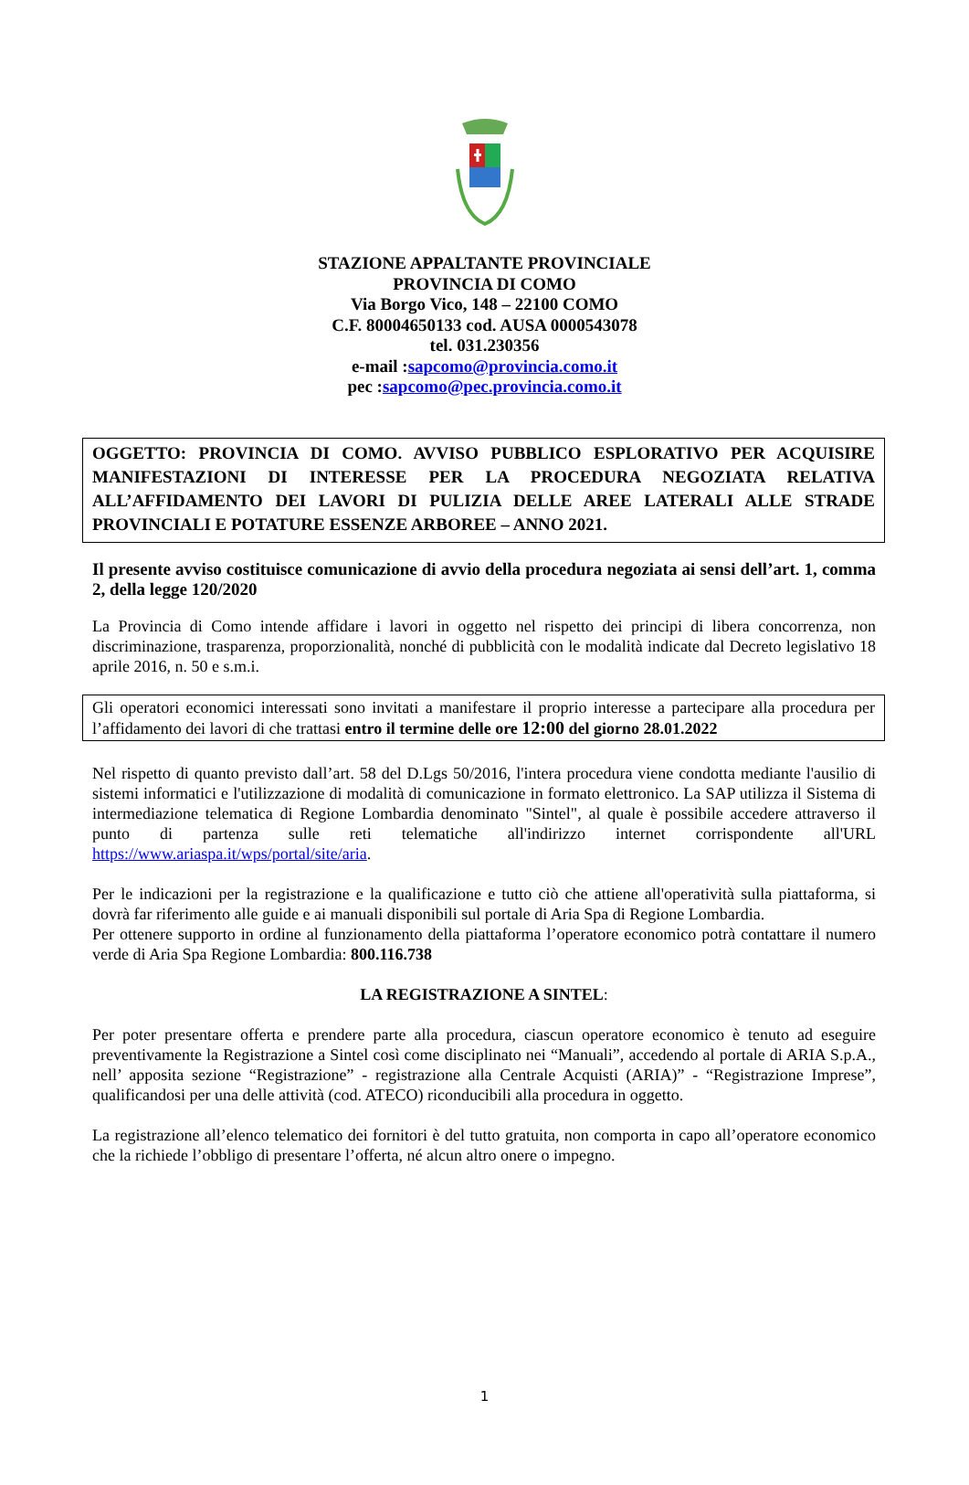STAZIONE APPALTANTE PROVINCIALE
PROVINCIA DI COMO
Via Borgo Vico, 148 – 22100 COMO
C.F. 80004650133 cod. AUSA 0000543078
tel. 031.230356
e-mail :sapcomo@provincia.como.it
pec :sapcomo@pec.provincia.como.it
OGGETTO: PROVINCIA DI COMO. AVVISO PUBBLICO ESPLORATIVO PER ACQUISIRE MANIFESTAZIONI DI INTERESSE PER LA PROCEDURA NEGOZIATA RELATIVA ALL’AFFIDAMENTO DEI LAVORI DI PULIZIA DELLE AREE LATERALI ALLE STRADE PROVINCIALI E POTATURE ESSENZE ARBOREE – ANNO 2021.
Il presente avviso costituisce comunicazione di avvio della procedura negoziata ai sensi dell’art. 1, comma 2, della legge 120/2020
La Provincia di Como intende affidare i lavori in oggetto nel rispetto dei principi di libera concorrenza, non discriminazione, trasparenza, proporzionalità, nonché di pubblicità con le modalità indicate dal Decreto legislativo 18 aprile 2016, n. 50 e s.m.i.
Gli operatori economici interessati sono invitati a manifestare il proprio interesse a partecipare alla procedura per l’affidamento dei lavori di che trattasi entro il termine delle ore 12:00 del giorno 28.01.2022
Nel rispetto di quanto previsto dall’art. 58 del D.Lgs 50/2016, l'intera procedura viene condotta mediante l'ausilio di sistemi informatici e l'utilizzazione di modalità di comunicazione in formato elettronico. La SAP utilizza il Sistema di intermediazione telematica di Regione Lombardia denominato "Sintel", al quale è possibile accedere attraverso il punto di partenza sulle reti telematiche all'indirizzo internet corrispondente all'URL https://www.ariaspa.it/wps/portal/site/aria.
Per le indicazioni per la registrazione e la qualificazione e tutto ciò che attiene all'operatività sulla piattaforma, si dovrà far riferimento alle guide e ai manuali disponibili sul portale di Aria Spa di Regione Lombardia.
Per ottenere supporto in ordine al funzionamento della piattaforma l’operatore economico potrà contattare il numero verde di Aria Spa Regione Lombardia: 800.116.738
LA REGISTRAZIONE A SINTEL:
Per poter presentare offerta e prendere parte alla procedura, ciascun operatore economico è tenuto ad eseguire preventivamente la Registrazione a Sintel così come disciplinato nei “Manuali”, accedendo al portale di ARIA S.p.A., nell’ apposita sezione “Registrazione” - registrazione alla Centrale Acquisti (ARIA)” - “Registrazione Imprese”, qualificandosi per una delle attività (cod. ATECO) riconducibili alla procedura in oggetto.
La registrazione all’elenco telematico dei fornitori è del tutto gratuita, non comporta in capo all’operatore economico che la richiede l’obbligo di presentare l’offerta, né alcun altro onere o impegno.
1